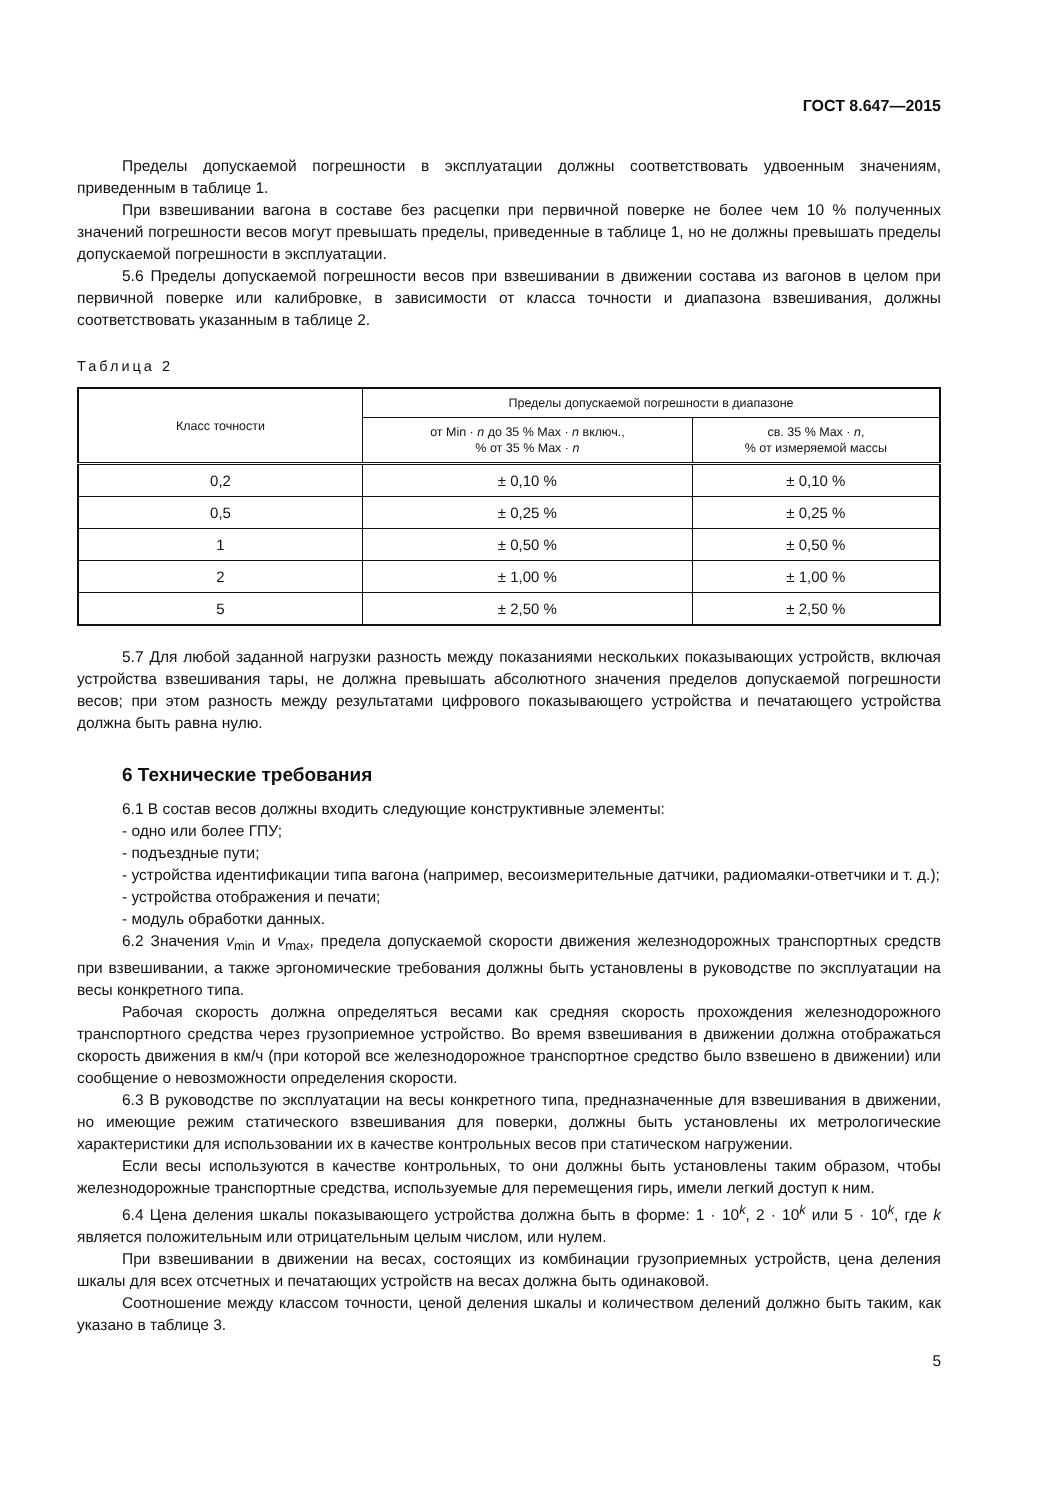ГОСТ 8.647—2015
Пределы допускаемой погрешности в эксплуатации должны соответствовать удвоенным значениям, приведенным в таблице 1.
При взвешивании вагона в составе без расцепки при первичной поверке не более чем 10 % полученных значений погрешности весов могут превышать пределы, приведенные в таблице 1, но не должны превышать пределы допускаемой погрешности в эксплуатации.
5.6 Пределы допускаемой погрешности весов при взвешивании в движении состава из вагонов в целом при первичной поверке или калибровке, в зависимости от класса точности и диапазона взвешивания, должны соответствовать указанным в таблице 2.
Таблица 2
| Класс точности | Пределы допускаемой погрешности в диапазоне | |
| --- | --- | --- |
| | от Min · n до 35 % Max · n включ., % от 35 % Max · n | св. 35 % Max · n , % от измеряемой массы |
| 0,2 | ± 0,10 % | ± 0,10 % |
| 0,5 | ± 0,25 % | ± 0,25 % |
| 1 | ± 0,50 % | ± 0,50 % |
| 2 | ± 1,00 % | ± 1,00 % |
| 5 | ± 2,50 % | ± 2,50 % |
5.7 Для любой заданной нагрузки разность между показаниями нескольких показывающих устройств, включая устройства взвешивания тары, не должна превышать абсолютного значения пределов допускаемой погрешности весов; при этом разность между результатами цифрового показывающего устройства и печатающего устройства должна быть равна нулю.
6 Технические требования
6.1 В состав весов должны входить следующие конструктивные элементы:
- одно или более ГПУ;
- подъездные пути;
- устройства идентификации типа вагона (например, весоизмерительные датчики, радиомаяки-ответчики и т. д.);
- устройства отображения и печати;
- модуль обработки данных.
6.2 Значения v<sub>min</sub> и v<sub>max</sub>, предела допускаемой скорости движения железнодорожных транспортных средств при взвешивании, а также эргономические требования должны быть установлены в руководстве по эксплуатации на весы конкретного типа.
Рабочая скорость должна определяться весами как средняя скорость прохождения железнодорожного транспортного средства через грузоприемное устройство. Во время взвешивания в движении должна отображаться скорость движения в км/ч (при которой все железнодорожное транспортное средство было взвешено в движении) или сообщение о невозможности определения скорости.
6.3 В руководстве по эксплуатации на весы конкретного типа, предназначенные для взвешивания в движении, но имеющие режим статического взвешивания для поверки, должны быть установлены их метрологические характеристики для использовании их в качестве контрольных весов при статическом нагружении.
Если весы используются в качестве контрольных, то они должны быть установлены таким образом, чтобы железнодорожные транспортные средства, используемые для перемещения гирь, имели легкий доступ к ним.
6.4 Цена деления шкалы показывающего устройства должна быть в форме: 1 · 10<sup>k</sup>, 2 · 10<sup>k</sup> или 5 · 10<sup>k</sup>, где k является положительным или отрицательным целым числом, или нулем.
При взвешивании в движении на весах, состоящих из комбинации грузоприемных устройств, цена деления шкалы для всех отсчетных и печатающих устройств на весах должна быть одинаковой.
Соотношение между классом точности, ценой деления шкалы и количеством делений должно быть таким, как указано в таблице 3.
5